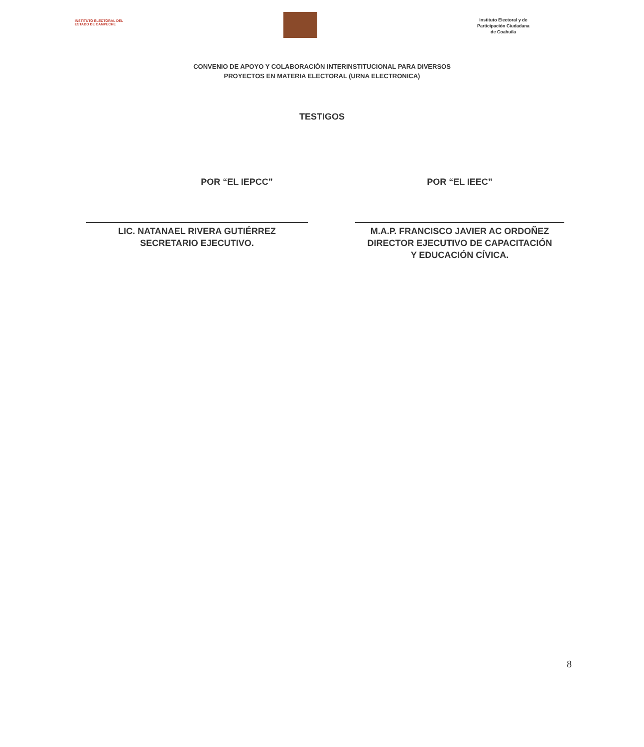INSTITUTO ELECTORAL DEL
ESTADO DE CAMPECHE
Instituto Electoral y de
Participación Ciudadana
de Coahuila
CONVENIO DE APOYO Y COLABORACIÓN INTERINSTITUCIONAL PARA DIVERSOS
PROYECTOS EN MATERIA ELECTORAL (URNA ELECTRONICA)
TESTIGOS
POR “EL IEPCC”
LIC. NATANAEL RIVERA GUTIÉRREZ
SECRETARIO EJECUTIVO.
POR “EL IEEC”
M.A.P. FRANCISCO JAVIER AC ORDOÑEZ
DIRECTOR EJECUTIVO DE CAPACITACIÓN
Y EDUCACIÓN CÍVICA.
8